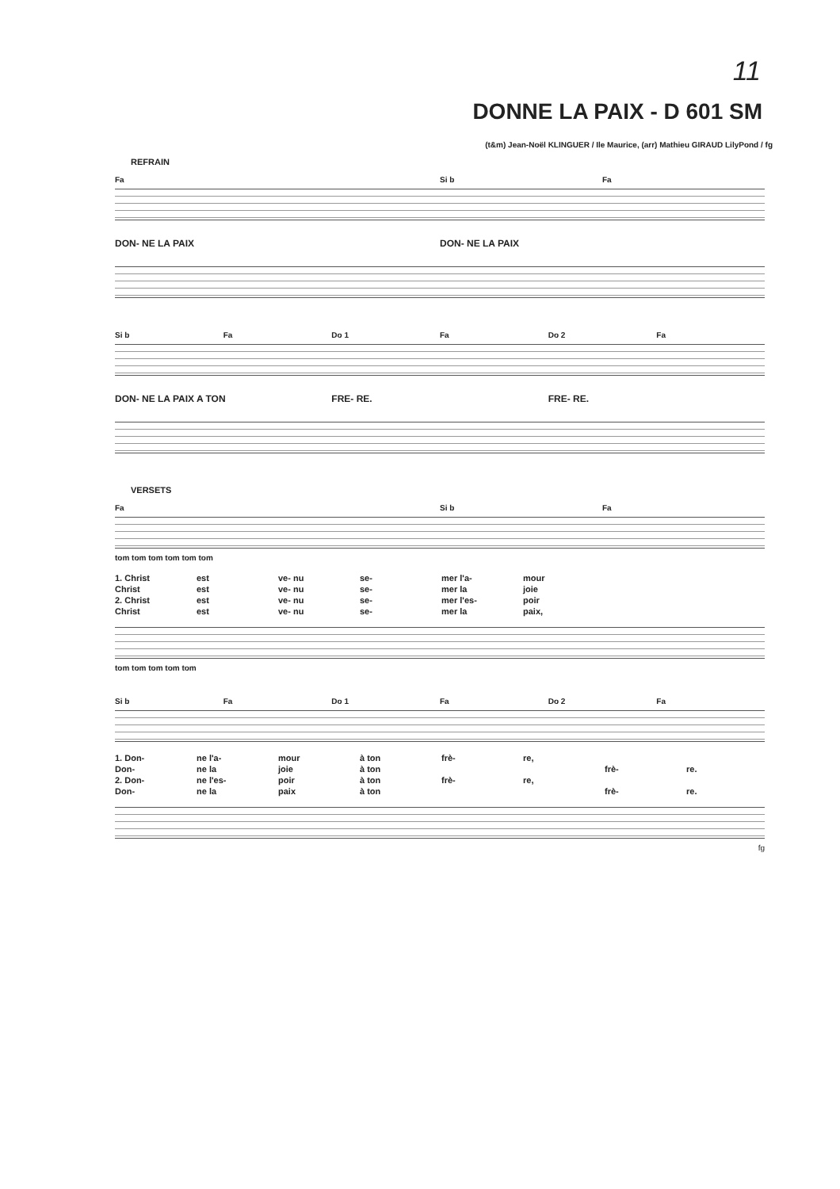11
DONNE LA PAIX - D 601 SM
(t&m) Jean-Noël KLINGUER / Ile Maurice, (arr) Mathieu GIRAUD LilyPond / fg
REFRAIN
Fa Si b Fa
DON- NE LA PAIX DON- NE LA PAIX
Si b Fa Do 1 Fa Do 2 Fa
DON- NE LA PAIX A TON FRE- RE. FRE- RE.
VERSETS
Fa Si b Fa
tom tom tom tom tom tom
1. Christ est ve- nu se- mer l'a- mour Christ est ve- nu se- mer la joie 2. Christ est ve- nu se- mer l'es- poir Christ est ve- nu se- mer la paix,
tom tom tom tom tom
Si b Fa Do 1 Fa Do 2 Fa
1. Don- ne l'a- mour à ton frè- re, Don- ne la joie à ton frè- re. 2. Don- ne l'es- poir à ton frè- re, Don- ne la paix à ton frè- re.
fg